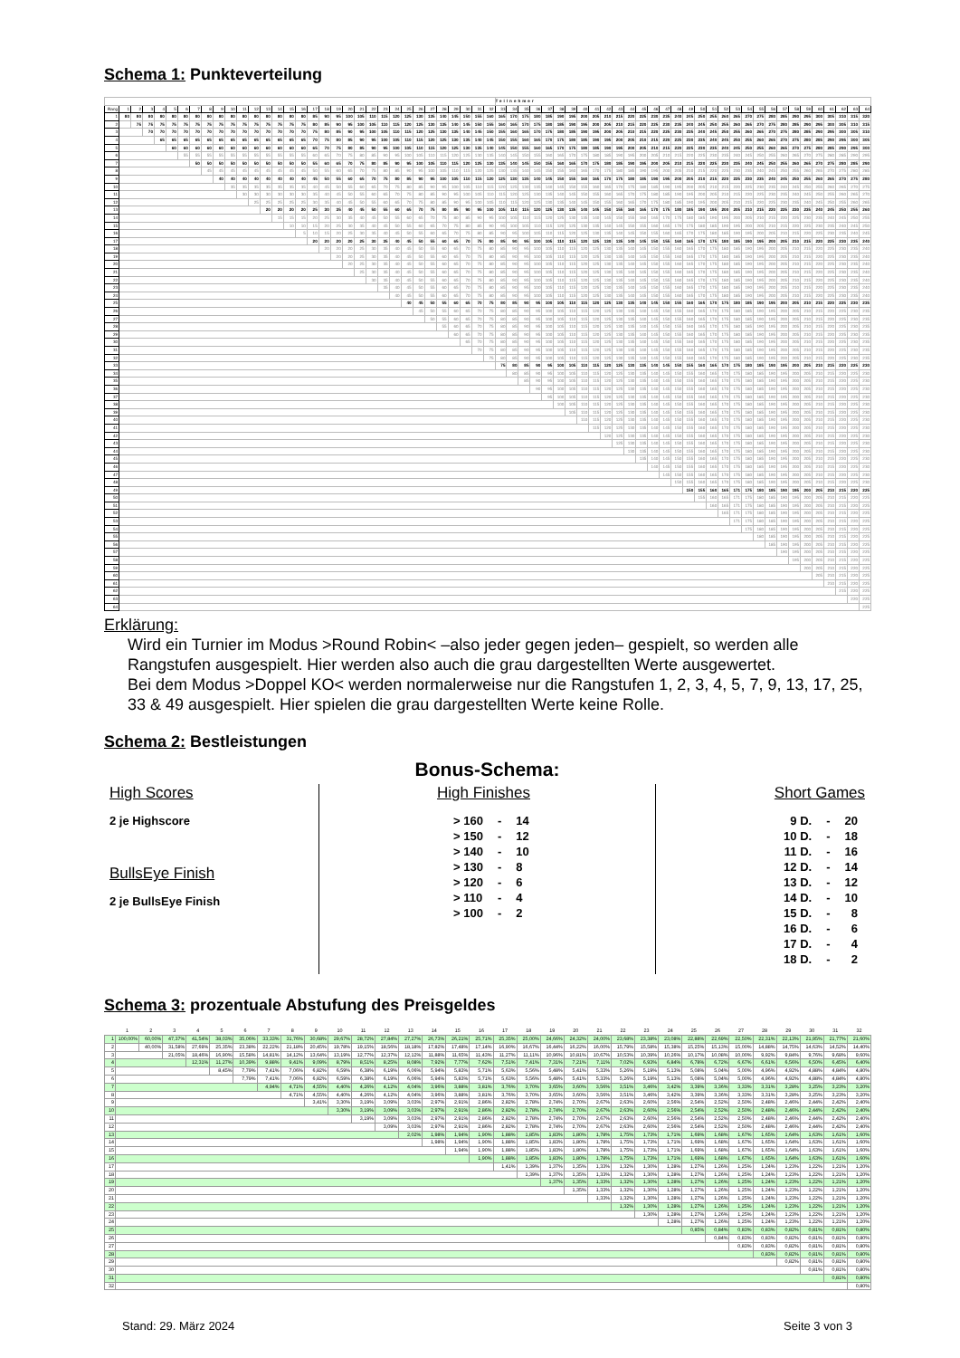Schema 1: Punkteverteilung
| | | | | | | | | | | | | | | | | | | | | | | | | | | | | | | | | | Teilnehmer | | | | | | | | | | | | | | | | | | | | | | | | | | | | | | | |
| Rang | 1 | 2 | 3 | 4 | 5 | 6 | 7 | 8 | 9 | 10 | 11 | 12 | 13 | 14 | 15 | 16 | 17 | 18 | 19 | 20 | 21 | 22 | 23 | 24 | 25 | 26 | 27 | 28 | 29 | 30 | 31 | 32 | 33 | 34 | 35 | 36 | 37 | 38 | 39 | 40 | 41 | 42 | 43 | 44 | 45 | 46 | 47 | 48 | 49 | 50 | 51 | 52 | 53 | 54 | 55 | 56 | 57 | 58 | 59 | 60 | 61 | 62 | 63 | 64 |
| 1 | 80 | 80 | 80 | 80 | 80 | 80 | 80 | 80 | 80 | 80 | 80 | 80 | 80 | 80 | 80 | 80 | 85 | 90 | 95 | 100 | 105 | 110 | 115 | 120 | 125 | 130 | 135 | 140 | 145 | 150 | 155 | 160 | 165 | 170 | 175 | 180 | 185 | 190 | 195 | 200 | 205 | 210 | 215 | 220 | 225 | 230 | 235 | 240 | 245 | 250 | 255 | 260 | 265 | 270 | 275 | 280 | 285 | 290 | 295 | 300 | 305 | 310 | 315 | 320 |
| 2 | | 75 | 75 | 75 | 75 | 75 | 75 | 75 | 75 | 75 | 75 | 75 | 75 | 75 | 75 | 75 | 80 | 85 | 90 | 95 | 100 | 105 | 110 | 115 | 120 | 125 | 130 | 135 | 140 | 145 | 150 | 155 | 160 | 165 | 170 | 175 | 180 | 185 | 190 | 195 | 200 | 205 | 210 | 215 | 220 | 225 | 230 | 235 | 240 | 245 | 250 | 255 | 260 | 265 | 270 | 275 | 280 | 285 | 290 | 295 | 300 | 305 | 310 | 315 |
| 3 | | | 70 | 70 | 70 | 70 | 70 | 70 | 70 | 70 | 70 | 70 | 70 | 70 | 70 | 70 | 75 | 80 | 85 | 90 | 95 | 100 | 105 | 110 | 115 | 120 | 125 | 130 | 135 | 140 | 145 | 150 | 155 | 160 | 165 | 170 | 175 | 180 | 185 | 190 | 195 | 200 | 205 | 210 | 215 | 220 | 225 | 230 | 235 | 240 | 245 | 250 | 255 | 260 | 265 | 270 | 275 | 280 | 285 | 290 | 295 | 300 | 305 | 310 |
| 4 | | | | 65 | 65 | 65 | 65 | 65 | 65 | 65 | 65 | 65 | 65 | 65 | 65 | 65 | 70 | 75 | 80 | 85 | 90 | 95 | 100 | 105 | 110 | 115 | 120 | 125 | 130 | 135 | 140 | 145 | 150 | 155 | 160 | 165 | 170 | 175 | 180 | 185 | 190 | 195 | 200 | 205 | 210 | 215 | 220 | 225 | 230 | 235 | 240 | 245 | 250 | 255 | 260 | 265 | 270 | 275 | 280 | 285 | 290 | 295 | 300 | 305 |
| 5 | | | | | 60 | 60 | 60 | 60 | 60 | 60 | 60 | 60 | 60 | 60 | 60 | 60 | 65 | 70 | 75 | 80 | 85 | 90 | 95 | 100 | 105 | 110 | 115 | 120 | 125 | 130 | 135 | 140 | 145 | 150 | 155 | 160 | 165 | 170 | 175 | 180 | 185 | 190 | 195 | 200 | 205 | 210 | 215 | 220 | 225 | 230 | 235 | 240 | 245 | 250 | 255 | 260 | 265 | 270 | 275 | 280 | 285 | 290 | 295 | 300 |
| 6 | | | | | | 55 | 55 | 55 | 55 | 55 | 55 | 55 | 55 | 55 | 55 | 55 | 60 | 65 | 70 | 75 | 80 | 85 | 90 | 95 | 100 | 105 | 110 | 115 | 120 | 125 | 130 | 135 | 140 | 145 | 150 | 155 | 160 | 165 | 170 | 175 | 180 | 185 | 190 | 195 | 200 | 205 | 210 | 215 | 220 | 225 | 230 | 235 | 240 | 245 | 250 | 255 | 260 | 265 | 270 | 275 | 280 | 285 | 290 | 295 |
| 7 | | | | | | | 50 | 50 | 50 | 50 | 50 | 50 | 50 | 50 | 50 | 50 | 55 | 60 | 65 | 70 | 75 | 80 | 85 | 90 | 95 | 100 | 105 | 110 | 115 | 120 | 125 | 130 | 135 | 140 | 145 | 150 | 155 | 160 | 165 | 170 | 175 | 180 | 185 | 190 | 195 | 200 | 205 | 210 | 215 | 220 | 225 | 230 | 235 | 240 | 245 | 250 | 255 | 260 | 265 | 270 | 275 | 280 | 285 | 290 |
| 8 | | | | | | | | 45 | 45 | 45 | 45 | 45 | 45 | 45 | 45 | 45 | 50 | 55 | 60 | 65 | 70 | 75 | 80 | 85 | 90 | 95 | 100 | 105 | 110 | 115 | 120 | 125 | 130 | 135 | 140 | 145 | 150 | 155 | 160 | 165 | 170 | 175 | 180 | 185 | 190 | 195 | 200 | 205 | 210 | 215 | 220 | 225 | 230 | 235 | 240 | 245 | 250 | 255 | 260 | 265 | 270 | 275 | 280 | 285 |
| 9 | | | | | | | | | 40 | 40 | 40 | 40 | 40 | 40 | 40 | 40 | 45 | 50 | 55 | 60 | 65 | 70 | 75 | 80 | 85 | 90 | 95 | 100 | 105 | 110 | 115 | 120 | 125 | 130 | 135 | 140 | 145 | 150 | 155 | 160 | 165 | 170 | 175 | 180 | 185 | 190 | 195 | 200 | 205 | 210 | 215 | 220 | 225 | 230 | 235 | 240 | 245 | 250 | 255 | 260 | 265 | 270 | 275 | 280 |
| 10 | | | | | | | | | | 35 | 35 | 35 | 35 | 35 | 35 | 35 | 40 | 45 | 50 | 55 | 60 | 65 | 70 | 75 | 80 | 85 | 90 | 95 | 100 | 105 | 110 | 115 | 120 | 125 | 130 | 135 | 140 | 145 | 150 | 155 | 160 | 165 | 170 | 175 | 180 | 185 | 190 | 195 | 200 | 205 | 210 | 215 | 220 | 225 | 230 | 235 | 240 | 245 | 250 | 255 | 260 | 265 | 270 | 275 |
| 11 | | | | | | | | | | | 30 | 30 | 30 | 30 | 30 | 30 | 35 | 40 | 45 | 50 | 55 | 60 | 65 | 70 | 75 | 80 | 85 | 90 | 95 | 100 | 105 | 110 | 115 | 120 | 125 | 130 | 135 | 140 | 145 | 150 | 155 | 160 | 165 | 170 | 175 | 180 | 185 | 190 | 195 | 200 | 205 | 210 | 215 | 220 | 225 | 230 | 235 | 240 | 245 | 250 | 255 | 260 | 265 | 270 |
| 12 | | | | | | | | | | | | 25 | 25 | 25 | 25 | 25 | 30 | 35 | 40 | 45 | 50 | 55 | 60 | 65 | 70 | 75 | 80 | 85 | 90 | 95 | 100 | 105 | 110 | 115 | 120 | 125 | 130 | 135 | 140 | 145 | 150 | 155 | 160 | 165 | 170 | 175 | 180 | 185 | 190 | 195 | 200 | 205 | 210 | 215 | 220 | 225 | 230 | 235 | 240 | 245 | 250 | 255 | 260 | 265 |
| 13 | | | | | | | | | | | | | 20 | 20 | 20 | 20 | 25 | 30 | 35 | 40 | 45 | 50 | 55 | 60 | 65 | 70 | 75 | 80 | 85 | 90 | 95 | 100 | 105 | 110 | 115 | 120 | 125 | 130 | 135 | 140 | 145 | 150 | 155 | 160 | 165 | 170 | 175 | 180 | 185 | 190 | 195 | 200 | 205 | 210 | 215 | 220 | 225 | 230 | 235 | 240 | 245 | 250 | 255 | 260 |
| 14 | | | | | | | | | | | | | | 15 | 15 | 15 | 20 | 25 | 30 | 35 | 40 | 45 | 50 | 55 | 60 | 65 | 70 | 75 | 80 | 85 | 90 | 95 | 100 | 105 | 110 | 115 | 120 | 125 | 130 | 135 | 140 | 145 | 150 | 155 | 160 | 165 | 170 | 175 | 180 | 185 | 190 | 195 | 200 | 205 | 210 | 215 | 220 | 225 | 230 | 235 | 240 | 245 | 250 | 255 |
| 15 | | | | | | | | | | | | | | | 10 | 10 | 15 | 20 | 25 | 30 | 35 | 40 | 45 | 50 | 55 | 60 | 65 | 70 | 75 | 80 | 85 | 90 | 95 | 100 | 105 | 110 | 115 | 120 | 125 | 130 | 135 | 140 | 145 | 150 | 155 | 160 | 165 | 170 | 175 | 180 | 185 | 190 | 195 | 200 | 205 | 210 | 215 | 220 | 225 | 230 | 235 | 240 | 245 | 250 |
| 16 | | | | | | | | | | | | | | | | 5 | 10 | 15 | 20 | 25 | 30 | 35 | 40 | 45 | 50 | 55 | 60 | 65 | 70 | 75 | 80 | 85 | 90 | 95 | 100 | 105 | 110 | 115 | 120 | 125 | 130 | 135 | 140 | 145 | 150 | 155 | 160 | 165 | 170 | 175 | 180 | 185 | 190 | 195 | 200 | 205 | 210 | 215 | 220 | 225 | 230 | 235 | 240 | 245 |
| 17 | | | | | | | | | | | | | | | | | 20 | 20 | 20 | 20 | 25 | 30 | 35 | 40 | 45 | 50 | 55 | 60 | 65 | 70 | 75 | 80 | 85 | 90 | 95 | 100 | 105 | 110 | 115 | 120 | 125 | 130 | 135 | 140 | 145 | 150 | 155 | 160 | 165 | 170 | 175 | 180 | 185 | 190 | 195 | 200 | 205 | 210 | 215 | 220 | 225 | 230 | 235 | 240 |
| 18 | | | | | | | | | | | | | | | | | | 20 | 20 | 20 | 25 | 30 | 35 | 40 | 45 | 50 | 55 | 60 | 65 | 70 | 75 | 80 | 85 | 90 | 95 | 100 | 105 | 110 | 115 | 120 | 125 | 130 | 135 | 140 | 145 | 150 | 155 | 160 | 165 | 170 | 175 | 180 | 185 | 190 | 195 | 200 | 205 | 210 | 215 | 220 | 225 | 230 | 235 | 240 |
| 19 | | | | | | | | | | | | | | | | | | | 20 | 20 | 25 | 30 | 35 | 40 | 45 | 50 | 55 | 60 | 65 | 70 | 75 | 80 | 85 | 90 | 95 | 100 | 105 | 110 | 115 | 120 | 125 | 130 | 135 | 140 | 145 | 150 | 155 | 160 | 165 | 170 | 175 | 180 | 185 | 190 | 195 | 200 | 205 | 210 | 215 | 220 | 225 | 230 | 235 | 240 |
| 20 | | | | | | | | | | | | | | | | | | | | 20 | 25 | 30 | 35 | 40 | 45 | 50 | 55 | 60 | 65 | 70 | 75 | 80 | 85 | 90 | 95 | 100 | 105 | 110 | 115 | 120 | 125 | 130 | 135 | 140 | 145 | 150 | 155 | 160 | 165 | 170 | 175 | 180 | 185 | 190 | 195 | 200 | 205 | 210 | 215 | 220 | 225 | 230 | 235 | 240 |
| 21 | | | | | | | | | | | | | | | | | | | | | 25 | 30 | 35 | 40 | 45 | 50 | 55 | 60 | 65 | 70 | 75 | 80 | 85 | 90 | 95 | 100 | 105 | 110 | 115 | 120 | 125 | 130 | 135 | 140 | 145 | 150 | 155 | 160 | 165 | 170 | 175 | 180 | 185 | 190 | 195 | 200 | 205 | 210 | 215 | 220 | 225 | 230 | 235 | 240 |
| 22 | | | | | | | | | | | | | | | | | | | | | | 30 | 35 | 40 | 45 | 50 | 55 | 60 | 65 | 70 | 75 | 80 | 85 | 90 | 95 | 100 | 105 | 110 | 115 | 120 | 125 | 130 | 135 | 140 | 145 | 150 | 155 | 160 | 165 | 170 | 175 | 180 | 185 | 190 | 195 | 200 | 205 | 210 | 215 | 220 | 225 | 230 | 235 | 240 |
| 23 | | | | | | | | | | | | | | | | | | | | | | | 35 | 40 | 45 | 50 | 55 | 60 | 65 | 70 | 75 | 80 | 85 | 90 | 95 | 100 | 105 | 110 | 115 | 120 | 125 | 130 | 135 | 140 | 145 | 150 | 155 | 160 | 165 | 170 | 175 | 180 | 185 | 190 | 195 | 200 | 205 | 210 | 215 | 220 | 225 | 230 | 235 | 240 |
| 24 | | | | | | | | | | | | | | | | | | | | | | | | 40 | 45 | 50 | 55 | 60 | 65 | 70 | 75 | 80 | 85 | 90 | 95 | 100 | 105 | 110 | 115 | 120 | 125 | 130 | 135 | 140 | 145 | 150 | 155 | 160 | 165 | 170 | 175 | 180 | 185 | 190 | 195 | 200 | 205 | 210 | 215 | 220 | 225 | 230 | 235 | 240 |
| 25 | | | | | | | | | | | | | | | | | | | | | | | | | 40 | 45 | 50 | 55 | 60 | 65 | 70 | 75 | 80 | 85 | 90 | 95 | 100 | 105 | 110 | 115 | 120 | 125 | 130 | 135 | 140 | 145 | 150 | 155 | 160 | 165 | 170 | 175 | 180 | 185 | 190 | 195 | 200 | 205 | 210 | 215 | 220 | 225 | 230 | 235 |
| 26 | | | | | | | | | | | | | | | | | | | | | | | | | | 45 | 50 | 55 | 60 | 65 | 70 | 75 | 80 | 85 | 90 | 95 | 100 | 105 | 110 | 115 | 120 | 125 | 130 | 135 | 140 | 145 | 150 | 155 | 160 | 165 | 170 | 175 | 180 | 185 | 190 | 195 | 200 | 205 | 210 | 215 | 220 | 225 | 230 | 235 |
| 27 | | | | | | | | | | | | | | | | | | | | | | | | | | | 50 | 55 | 60 | 65 | 70 | 75 | 80 | 85 | 90 | 95 | 100 | 105 | 110 | 115 | 120 | 125 | 130 | 135 | 140 | 145 | 150 | 155 | 160 | 165 | 170 | 175 | 180 | 185 | 190 | 195 | 200 | 205 | 210 | 215 | 220 | 225 | 230 | 235 |
| 28 | | | | | | | | | | | | | | | | | | | | | | | | | | | | 55 | 60 | 65 | 70 | 75 | 80 | 85 | 90 | 95 | 100 | 105 | 110 | 115 | 120 | 125 | 130 | 135 | 140 | 145 | 150 | 155 | 160 | 165 | 170 | 175 | 180 | 185 | 190 | 195 | 200 | 205 | 210 | 215 | 220 | 225 | 230 | 235 |
| 29 | | | | | | | | | | | | | | | | | | | | | | | | | | | | | 60 | 65 | 70 | 75 | 80 | 85 | 90 | 95 | 100 | 105 | 110 | 115 | 120 | 125 | 130 | 135 | 140 | 145 | 150 | 155 | 160 | 165 | 170 | 175 | 180 | 185 | 190 | 195 | 200 | 205 | 210 | 215 | 220 | 225 | 230 | 235 |
| 30 | | | | | | | | | | | | | | | | | | | | | | | | | | | | | | 65 | 70 | 75 | 80 | 85 | 90 | 95 | 100 | 105 | 110 | 115 | 120 | 125 | 130 | 135 | 140 | 145 | 150 | 155 | 160 | 165 | 170 | 175 | 180 | 185 | 190 | 195 | 200 | 205 | 210 | 215 | 220 | 225 | 230 | 235 |
| 31 | | | | | | | | | | | | | | | | | | | | | | | | | | | | | | | 70 | 75 | 80 | 85 | 90 | 95 | 100 | 105 | 110 | 115 | 120 | 125 | 130 | 135 | 140 | 145 | 150 | 155 | 160 | 165 | 170 | 175 | 180 | 185 | 190 | 195 | 200 | 205 | 210 | 215 | 220 | 225 | 230 | 235 |
| 32 | | | | | | | | | | | | | | | | | | | | | | | | | | | | | | | | 75 | 80 | 85 | 90 | 95 | 100 | 105 | 110 | 115 | 120 | 125 | 130 | 135 | 140 | 145 | 150 | 155 | 160 | 165 | 170 | 175 | 180 | 185 | 190 | 195 | 200 | 205 | 210 | 215 | 220 | 225 | 230 | 235 |
| 33 | | | | | | | | | | | | | | | | | | | | | | | | | | | | | | | | | 75 | 80 | 85 | 90 | 95 | 100 | 105 | 110 | 115 | 120 | 125 | 130 | 135 | 140 | 145 | 150 | 155 | 160 | 165 | 170 | 175 | 180 | 185 | 190 | 195 | 200 | 205 | 210 | 215 | 220 | 225 | 230 |
| 34 | | | | | | | | | | | | | | | | | | | | | | | | | | | | | | | | | | 80 | 85 | 90 | 95 | 100 | 105 | 110 | 115 | 120 | 125 | 130 | 135 | 140 | 145 | 150 | 155 | 160 | 165 | 170 | 175 | 180 | 185 | 190 | 195 | 200 | 205 | 210 | 215 | 220 | 225 | 230 |
| 35 | | | | | | | | | | | | | | | | | | | | | | | | | | | | | | | | | | | 85 | 90 | 95 | 100 | 105 | 110 | 115 | 120 | 125 | 130 | 135 | 140 | 145 | 150 | 155 | 160 | 165 | 170 | 175 | 180 | 185 | 190 | 195 | 200 | 205 | 210 | 215 | 220 | 225 | 230 |
| 36 | | | | | | | | | | | | | | | | | | | | | | | | | | | | | | | | | | | | 90 | 95 | 100 | 105 | 110 | 115 | 120 | 125 | 130 | 135 | 140 | 145 | 150 | 155 | 160 | 165 | 170 | 175 | 180 | 185 | 190 | 195 | 200 | 205 | 210 | 215 | 220 | 225 | 230 |
| 37 | | | | | | | | | | | | | | | | | | | | | | | | | | | | | | | | | | | | | 95 | 100 | 105 | 110 | 115 | 120 | 125 | 130 | 135 | 140 | 145 | 150 | 155 | 160 | 165 | 170 | 175 | 180 | 185 | 190 | 195 | 200 | 205 | 210 | 215 | 220 | 225 | 230 |
| 38 | | | | | | | | | | | | | | | | | | | | | | | | | | | | | | | | | | | | | | 100 | 105 | 110 | 115 | 120 | 125 | 130 | 135 | 140 | 145 | 150 | 155 | 160 | 165 | 170 | 175 | 180 | 185 | 190 | 195 | 200 | 205 | 210 | 215 | 220 | 225 | 230 |
| 39 | | | | | | | | | | | | | | | | | | | | | | | | | | | | | | | | | | | | | | | 105 | 110 | 115 | 120 | 125 | 130 | 135 | 140 | 145 | 150 | 155 | 160 | 165 | 170 | 175 | 180 | 185 | 190 | 195 | 200 | 205 | 210 | 215 | 220 | 225 | 230 |
| 40 | | | | | | | | | | | | | | | | | | | | | | | | | | | | | | | | | | | | | | | | 110 | 115 | 120 | 125 | 130 | 135 | 140 | 145 | 150 | 155 | 160 | 165 | 170 | 175 | 180 | 185 | 190 | 195 | 200 | 205 | 210 | 215 | 220 | 225 | 230 |
| 41 | | | | | | | | | | | | | | | | | | | | | | | | | | | | | | | | | | | | | | | | | 115 | 120 | 125 | 130 | 135 | 140 | 145 | 150 | 155 | 160 | 165 | 170 | 175 | 180 | 185 | 190 | 195 | 200 | 205 | 210 | 215 | 220 | 225 | 230 |
| 42 | | | | | | | | | | | | | | | | | | | | | | | | | | | | | | | | | | | | | | | | | | 120 | 125 | 130 | 135 | 140 | 145 | 150 | 155 | 160 | 165 | 170 | 175 | 180 | 185 | 190 | 195 | 200 | 205 | 210 | 215 | 220 | 225 | 230 |
| 43 | | | | | | | | | | | | | | | | | | | | | | | | | | | | | | | | | | | | | | | | | | | 125 | 130 | 135 | 140 | 145 | 150 | 155 | 160 | 165 | 170 | 175 | 180 | 185 | 190 | 195 | 200 | 205 | 210 | 215 | 220 | 225 | 230 |
| 44 | | | | | | | | | | | | | | | | | | | | | | | | | | | | | | | | | | | | | | | | | | | | 130 | 135 | 140 | 145 | 150 | 155 | 160 | 165 | 170 | 175 | 180 | 185 | 190 | 195 | 200 | 205 | 210 | 215 | 220 | 225 | 230 |
| 45 | | | | | | | | | | | | | | | | | | | | | | | | | | | | | | | | | | | | | | | | | | | | | 135 | 140 | 145 | 150 | 155 | 160 | 165 | 170 | 175 | 180 | 185 | 190 | 195 | 200 | 205 | 210 | 215 | 220 | 225 | 230 |
| 46 | | | | | | | | | | | | | | | | | | | | | | | | | | | | | | | | | | | | | | | | | | | | | | 140 | 145 | 150 | 155 | 160 | 165 | 170 | 175 | 180 | 185 | 190 | 195 | 200 | 205 | 210 | 215 | 220 | 225 | 230 |
| 47 | | | | | | | | | | | | | | | | | | | | | | | | | | | | | | | | | | | | | | | | | | | | | | | 145 | 150 | 155 | 160 | 165 | 170 | 175 | 180 | 185 | 190 | 195 | 200 | 205 | 210 | 215 | 220 | 225 | 230 |
| 48 | | | | | | | | | | | | | | | | | | | | | | | | | | | | | | | | | | | | | | | | | | | | | | | | 150 | 155 | 160 | 165 | 170 | 175 | 180 | 185 | 190 | 195 | 200 | 205 | 210 | 215 | 220 | 225 | 230 |
| 49 | | | | | | | | | | | | | | | | | | | | | | | | | | | | | | | | | | | | | | | | | | | | | | | | | 150 | 155 | 160 | 165 | 171 | 175 | 180 | 185 | 190 | 195 | 200 | 205 | 210 | 215 | 220 | 225 |
| 50 | | | | | | | | | | | | | | | | | | | | | | | | | | | | | | | | | | | | | | | | | | | | | | | | | | 155 | 160 | 165 | 171 | 175 | 180 | 185 | 190 | 195 | 200 | 205 | 210 | 215 | 220 | 225 |
| 51 | | | | | | | | | | | | | | | | | | | | | | | | | | | | | | | | | | | | | | | | | | | | | | | | | | | 160 | 165 | 171 | 175 | 180 | 185 | 190 | 195 | 200 | 205 | 210 | 215 | 220 | 225 |
| 52 | | | | | | | | | | | | | | | | | | | | | | | | | | | | | | | | | | | | | | | | | | | | | | | | | | | | 165 | 171 | 175 | 180 | 185 | 190 | 195 | 200 | 205 | 210 | 215 | 220 | 225 |
| 53 | | | | | | | | | | | | | | | | | | | | | | | | | | | | | | | | | | | | | | | | | | | | | | | | | | | | | 171 | 175 | 180 | 185 | 190 | 195 | 200 | 205 | 210 | 215 | 220 | 225 |
| 54 | | | | | | | | | | | | | | | | | | | | | | | | | | | | | | | | | | | | | | | | | | | | | | | | | | | | | | 175 | 180 | 185 | 190 | 195 | 200 | 205 | 210 | 215 | 220 | 225 |
| 55 | | | | | | | | | | | | | | | | | | | | | | | | | | | | | | | | | | | | | | | | | | | | | | | | | | | | | | | 180 | 185 | 190 | 195 | 200 | 205 | 210 | 215 | 220 | 225 |
| 56 | | | | | | | | | | | | | | | | | | | | | | | | | | | | | | | | | | | | | | | | | | | | | | | | | | | | | | | | 185 | 190 | 195 | 200 | 205 | 210 | 215 | 220 | 225 |
| 57 | | | | | | | | | | | | | | | | | | | | | | | | | | | | | | | | | | | | | | | | | | | | | | | | | | | | | | | | | 190 | 195 | 200 | 205 | 210 | 215 | 220 | 225 |
| 58 | | | | | | | | | | | | | | | | | | | | | | | | | | | | | | | | | | | | | | | | | | | | | | | | | | | | | | | | | | 195 | 200 | 205 | 210 | 215 | 220 | 225 |
| 59 | | | | | | | | | | | | | | | | | | | | | | | | | | | | | | | | | | | | | | | | | | | | | | | | | | | | | | | | | | | 200 | 205 | 210 | 215 | 220 | 225 |
| 60 | | | | | | | | | | | | | | | | | | | | | | | | | | | | | | | | | | | | | | | | | | | | | | | | | | | | | | | | | | | | 205 | 210 | 215 | 220 | 225 |
| 61 | | | | | | | | | | | | | | | | | | | | | | | | | | | | | | | | | | | | | | | | | | | | | | | | | | | | | | | | | | | | | 210 | 215 | 220 | 225 |
| 62 | | | | | | | | | | | | | | | | | | | | | | | | | | | | | | | | | | | | | | | | | | | | | | | | | | | | | | | | | | | | | | 215 | 220 | 225 |
| 63 | | | | | | | | | | | | | | | | | | | | | | | | | | | | | | | | | | | | | | | | | | | | | | | | | | | | | | | | | | | | | | | 220 | 225 |
| 64 | | | | | | | | | | | | | | | | | | | | | | | | | | | | | | | | | | | | | | | | | | | | | | | | | | | | | | | | | | | | | | | | 225 |
Erklärung:
Wird ein Turnier im Modus >Round Robin< –also jeder gegen jeden– gespielt, so werden alle Rangstufen ausgespielt. Hier werden also auch die grau dargestellten Werte ausgewertet.
Bei dem Modus >Doppel KO< werden normalerweise nur die Rangstufen 1, 2, 3, 4, 5, 7, 9, 13, 17, 25, 33 & 49 ausgespielt. Hier spielen die grau dargestellten Werte keine Rolle.
Schema 2: Bestleistungen
Bonus-Schema:
High Scores
2 je Highscore
BullsEye Finish
2 je BullsEye Finish
High Finishes
| > 160 | - | 14 |
| > 150 | - | 12 |
| > 140 | - | 10 |
| > 130 | - | 8 |
| > 120 | - | 6 |
| > 110 | - | 4 |
| > 100 | - | 2 |
Short Games
| 9 D. | - | 20 |
| 10 D. | - | 18 |
| 11 D. | - | 16 |
| 12 D. | - | 14 |
| 13 D. | - | 12 |
| 14 D. | - | 10 |
| 15 D. | - | 8 |
| 16 D. | - | 6 |
| 17 D. | - | 4 |
| 18 D. | - | 2 |
Schema 3: prozentuale Abstufung des Preisgeldes
| | 1 | 2 | 3 | 4 | 5 | 6 | 7 | 8 | 9 | 10 | 11 | 12 | 13 | 14 | 15 | 16 | 17 | 18 | 19 | 20 | 21 | 22 | 23 | 24 | 25 | 26 | 27 | 28 | 29 | 30 | 31 | 32 |
| --- | --- | --- | --- | --- | --- | --- | --- | --- | --- | --- | --- | --- | --- | --- | --- | --- | --- | --- | --- | --- | --- | --- | --- | --- | --- | --- | --- | --- | --- | --- | --- | --- |
| 1 | 100,00% | 60,00% | 47,37% | 41,54% | 38,03% | 35,06% | 33,33% | 31,76% | 30,68% | 29,67% | 28,72% | 27,84% | 27,27% | 26,73% | 26,21% | 25,71% | 25,35% | 25,00% | 24,66% | 24,32% | 24,00% | 23,68% | 23,38% | 23,08% | 22,88% | 22,69% | 22,50% | 22,31% | 22,13% | 21,95% | 21,77% | 21,60% |
| 2 | | 40,00% | 31,58% | 27,69% | 25,35% | 23,38% | 22,22% | 21,18% | 20,45% | 19,78% | 19,15% | 18,56% | 18,18% | 17,82% | 17,48% | 17,14% | 16,90% | 16,67% | 16,44% | 16,22% | 16,00% | 15,79% | 15,58% | 15,38% | 15,25% | 15,13% | 15,00% | 14,88% | 14,75% | 14,63% | 14,52% | 14,40% |
| 3 | | | 21,05% | 18,46% | 16,90% | 15,58% | 14,81% | 14,12% | 13,64% | 13,19% | 12,77% | 12,37% | 12,12% | 11,88% | 11,65% | 11,43% | 11,27% | 11,11% | 10,96% | 10,81% | 10,67% | 10,53% | 10,39% | 10,26% | 10,17% | 10,08% | 10,00% | 9,92% | 9,84% | 9,76% | 9,68% | 9,60% |
| 4 | | | | 12,31% | 11,27% | 10,39% | 9,88% | 9,41% | 9,09% | 8,79% | 8,51% | 8,25% | 8,08% | 7,92% | 7,77% | 7,62% | 7,51% | 7,41% | 7,31% | 7,21% | 7,11% | 7,02% | 6,93% | 6,84% | 6,78% | 6,72% | 6,67% | 6,61% | 6,56% | 6,50% | 6,45% | 6,40% |
| 5 | | | | | 8,45% | 7,79% | 7,41% | 7,06% | 6,82% | 6,59% | 6,38% | 6,19% | 6,06% | 5,94% | 5,83% | 5,71% | 5,63% | 5,56% | 5,48% | 5,41% | 5,33% | 5,26% | 5,19% | 5,13% | 5,08% | 5,04% | 5,00% | 4,96% | 4,92% | 4,88% | 4,84% | 4,80% |
| 6 | | | | | | 7,79% | 7,41% | 7,06% | 6,82% | 6,59% | 6,38% | 6,19% | 6,06% | 5,94% | 5,83% | 5,71% | 5,63% | 5,56% | 5,48% | 5,41% | 5,33% | 5,26% | 5,19% | 5,13% | 5,08% | 5,04% | 5,00% | 4,96% | 4,92% | 4,88% | 4,84% | 4,80% |
| 7 | | | | | | | 4,94% | 4,71% | 4,55% | 4,40% | 4,26% | 4,12% | 4,04% | 3,96% | 3,88% | 3,81% | 3,76% | 3,70% | 3,65% | 3,60% | 3,56% | 3,51% | 3,46% | 3,42% | 3,39% | 3,36% | 3,33% | 3,31% | 3,28% | 3,25% | 3,23% | 3,20% |
| 8 | | | | | | | | 4,71% | 4,55% | 4,40% | 4,26% | 4,12% | 4,04% | 3,96% | 3,88% | 3,81% | 3,76% | 3,70% | 3,65% | 3,60% | 3,56% | 3,51% | 3,46% | 3,42% | 3,39% | 3,36% | 3,33% | 3,31% | 3,28% | 3,25% | 3,23% | 3,20% |
| 9 | | | | | | | | | 3,41% | 3,30% | 3,19% | 3,09% | 3,03% | 2,97% | 2,91% | 2,86% | 2,82% | 2,78% | 2,74% | 2,70% | 2,67% | 2,63% | 2,60% | 2,56% | 2,54% | 2,52% | 2,50% | 2,48% | 2,46% | 2,44% | 2,42% | 2,40% |
| 10 | | | | | | | | | | 3,30% | 3,19% | 3,09% | 3,03% | 2,97% | 2,91% | 2,86% | 2,82% | 2,78% | 2,74% | 2,70% | 2,67% | 2,63% | 2,60% | 2,56% | 2,54% | 2,52% | 2,50% | 2,48% | 2,46% | 2,44% | 2,42% | 2,40% |
| 11 | | | | | | | | | | | 3,19% | 3,09% | 3,03% | 2,97% | 2,91% | 2,86% | 2,82% | 2,78% | 2,74% | 2,70% | 2,67% | 2,63% | 2,60% | 2,56% | 2,54% | 2,52% | 2,50% | 2,48% | 2,46% | 2,44% | 2,42% | 2,40% |
| 12 | | | | | | | | | | | | 3,09% | 3,03% | 2,97% | 2,91% | 2,86% | 2,82% | 2,78% | 2,74% | 2,70% | 2,67% | 2,63% | 2,60% | 2,56% | 2,54% | 2,52% | 2,50% | 2,48% | 2,46% | 2,44% | 2,42% | 2,40% |
| 13 | | | | | | | | | | | | | 2,02% | 1,98% | 1,94% | 1,90% | 1,88% | 1,85% | 1,83% | 1,80% | 1,78% | 1,75% | 1,73% | 1,71% | 1,69% | 1,68% | 1,67% | 1,65% | 1,64% | 1,63% | 1,61% | 1,60% |
| 14 | | | | | | | | | | | | | | 1,98% | 1,94% | 1,90% | 1,88% | 1,85% | 1,83% | 1,80% | 1,78% | 1,75% | 1,73% | 1,71% | 1,69% | 1,68% | 1,67% | 1,65% | 1,64% | 1,63% | 1,61% | 1,60% |
| 15 | | | | | | | | | | | | | | | 1,94% | 1,90% | 1,88% | 1,85% | 1,83% | 1,80% | 1,78% | 1,75% | 1,73% | 1,71% | 1,69% | 1,68% | 1,67% | 1,65% | 1,64% | 1,63% | 1,61% | 1,60% |
| 16 | | | | | | | | | | | | | | | | 1,90% | 1,88% | 1,85% | 1,83% | 1,80% | 1,78% | 1,75% | 1,73% | 1,71% | 1,69% | 1,68% | 1,67% | 1,65% | 1,64% | 1,63% | 1,61% | 1,60% |
| 17 | | | | | | | | | | | | | | | | | 1,41% | 1,39% | 1,37% | 1,35% | 1,33% | 1,32% | 1,30% | 1,28% | 1,27% | 1,26% | 1,25% | 1,24% | 1,23% | 1,22% | 1,21% | 1,20% |
| 18 | | | | | | | | | | | | | | | | | | 1,39% | 1,37% | 1,35% | 1,33% | 1,32% | 1,30% | 1,28% | 1,27% | 1,26% | 1,25% | 1,24% | 1,23% | 1,22% | 1,21% | 1,20% |
| 19 | | | | | | | | | | | | | | | | | | | 1,37% | 1,35% | 1,33% | 1,32% | 1,30% | 1,28% | 1,27% | 1,26% | 1,25% | 1,24% | 1,23% | 1,22% | 1,21% | 1,20% |
| 20 | | | | | | | | | | | | | | | | | | | | 1,35% | 1,33% | 1,32% | 1,30% | 1,28% | 1,27% | 1,26% | 1,25% | 1,24% | 1,23% | 1,22% | 1,21% | 1,20% |
| 21 | | | | | | | | | | | | | | | | | | | | | 1,33% | 1,32% | 1,30% | 1,28% | 1,27% | 1,26% | 1,25% | 1,24% | 1,23% | 1,22% | 1,21% | 1,20% |
| 22 | | | | | | | | | | | | | | | | | | | | | | 1,32% | 1,30% | 1,28% | 1,27% | 1,26% | 1,25% | 1,24% | 1,23% | 1,22% | 1,21% | 1,20% |
| 23 | | | | | | | | | | | | | | | | | | | | | | | 1,30% | 1,28% | 1,27% | 1,26% | 1,25% | 1,24% | 1,23% | 1,22% | 1,21% | 1,20% |
| 24 | | | | | | | | | | | | | | | | | | | | | | | | 1,28% | 1,27% | 1,26% | 1,25% | 1,24% | 1,23% | 1,22% | 1,21% | 1,20% |
| 25 | | | | | | | | | | | | | | | | | | | | | | | | | 0,85% | 0,84% | 0,83% | 0,83% | 0,82% | 0,81% | 0,81% | 0,80% |
| 26 | | | | | | | | | | | | | | | | | | | | | | | | | | 0,84% | 0,83% | 0,83% | 0,82% | 0,81% | 0,81% | 0,80% |
| 27 | | | | | | | | | | | | | | | | | | | | | | | | | | | 0,83% | 0,83% | 0,82% | 0,81% | 0,81% | 0,80% |
| 28 | | | | | | | | | | | | | | | | | | | | | | | | | | | | 0,83% | 0,82% | 0,81% | 0,81% | 0,80% |
| 29 | | | | | | | | | | | | | | | | | | | | | | | | | | | | | 0,82% | 0,81% | 0,81% | 0,80% |
| 30 | | | | | | | | | | | | | | | | | | | | | | | | | | | | | | 0,81% | 0,81% | 0,80% |
| 31 | | | | | | | | | | | | | | | | | | | | | | | | | | | | | | | 0,81% | 0,80% |
| 32 | | | | | | | | | | | | | | | | | | | | | | | | | | | | | | | | 0,80% |
Stand: 29. März 2024 Seite 3 von 3